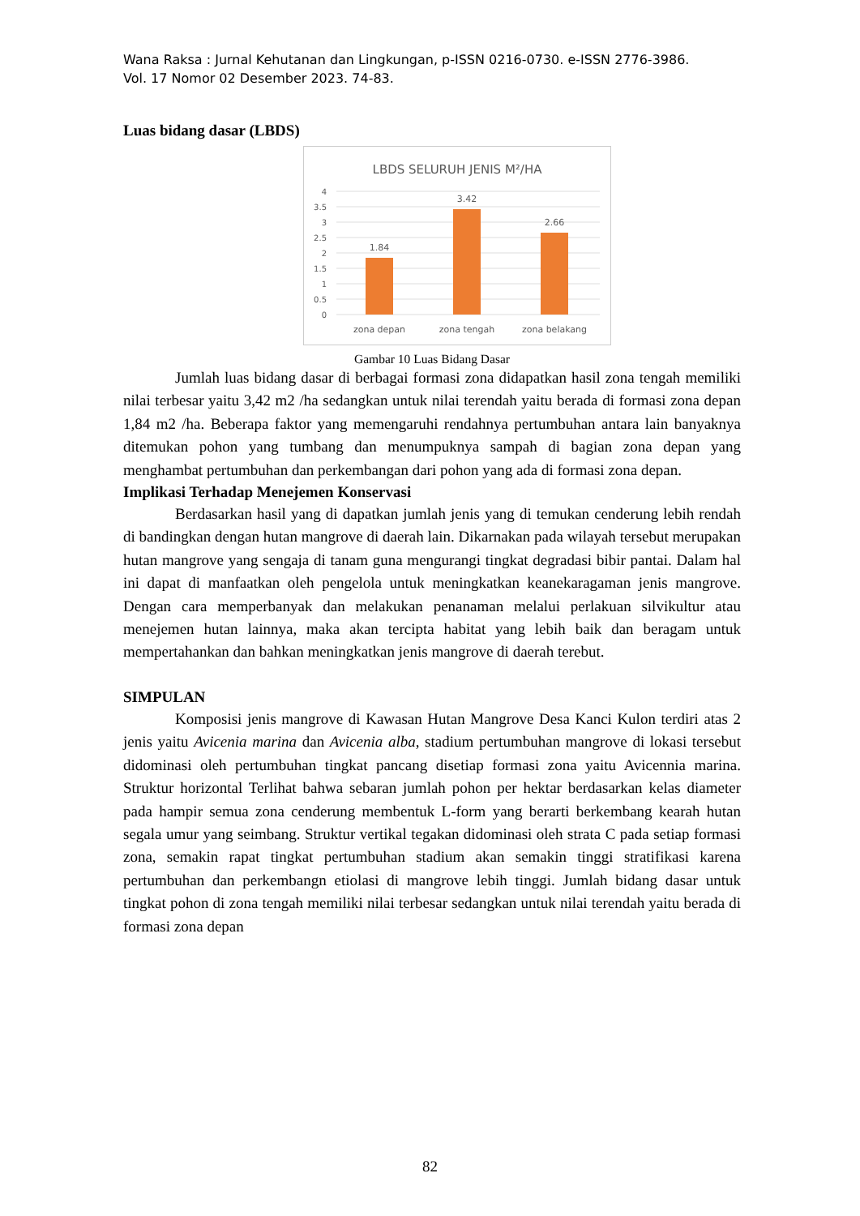Wana Raksa : Jurnal Kehutanan dan Lingkungan, p-ISSN 0216-0730. e-ISSN 2776-3986.
Vol. 17 Nomor 02 Desember 2023. 74-83.
Luas bidang dasar (LBDS)
LBDS SELURUH JENIS M²/HA
4
3.5
3
2.5
2
1.5
1
0.5
0
1.84
3.42
2.66
zona depan
zona tengah
zona belakang
Gambar 10 Luas Bidang Dasar
Jumlah luas bidang dasar di berbagai formasi zona didapatkan hasil zona tengah memiliki nilai terbesar yaitu 3,42 m2 /ha sedangkan untuk nilai terendah yaitu berada di formasi zona depan 1,84 m2 /ha. Beberapa faktor yang memengaruhi rendahnya pertumbuhan antara lain banyaknya ditemukan pohon yang tumbang dan menumpuknya sampah di bagian zona depan yang menghambat pertumbuhan dan perkembangan dari pohon yang ada di formasi zona depan.
Implikasi Terhadap Menejemen Konservasi
Berdasarkan hasil yang di dapatkan jumlah jenis yang di temukan cenderung lebih rendah di bandingkan dengan hutan mangrove di daerah lain. Dikarnakan pada wilayah tersebut merupakan hutan mangrove yang sengaja di tanam guna mengurangi tingkat degradasi bibir pantai. Dalam hal ini dapat di manfaatkan oleh pengelola untuk meningkatkan keanekaragaman jenis mangrove. Dengan cara memperbanyak dan melakukan penanaman melalui perlakuan silvikultur atau menejemen hutan lainnya, maka akan tercipta habitat yang lebih baik dan beragam untuk mempertahankan dan bahkan meningkatkan jenis mangrove di daerah terebut.
SIMPULAN
Komposisi jenis mangrove di Kawasan Hutan Mangrove Desa Kanci Kulon terdiri atas 2 jenis yaitu Avicenia marina dan Avicenia alba, stadium pertumbuhan mangrove di lokasi tersebut didominasi oleh pertumbuhan tingkat pancang disetiap formasi zona yaitu Avicennia marina. Struktur horizontal Terlihat bahwa sebaran jumlah pohon per hektar berdasarkan kelas diameter pada hampir semua zona cenderung membentuk L-form yang berarti berkembang kearah hutan segala umur yang seimbang. Struktur vertikal tegakan didominasi oleh strata C pada setiap formasi zona, semakin rapat tingkat pertumbuhan stadium akan semakin tinggi stratifikasi karena pertumbuhan dan perkembangn etiolasi di mangrove lebih tinggi. Jumlah bidang dasar untuk tingkat pohon di zona tengah memiliki nilai terbesar sedangkan untuk nilai terendah yaitu berada di formasi zona depan
82